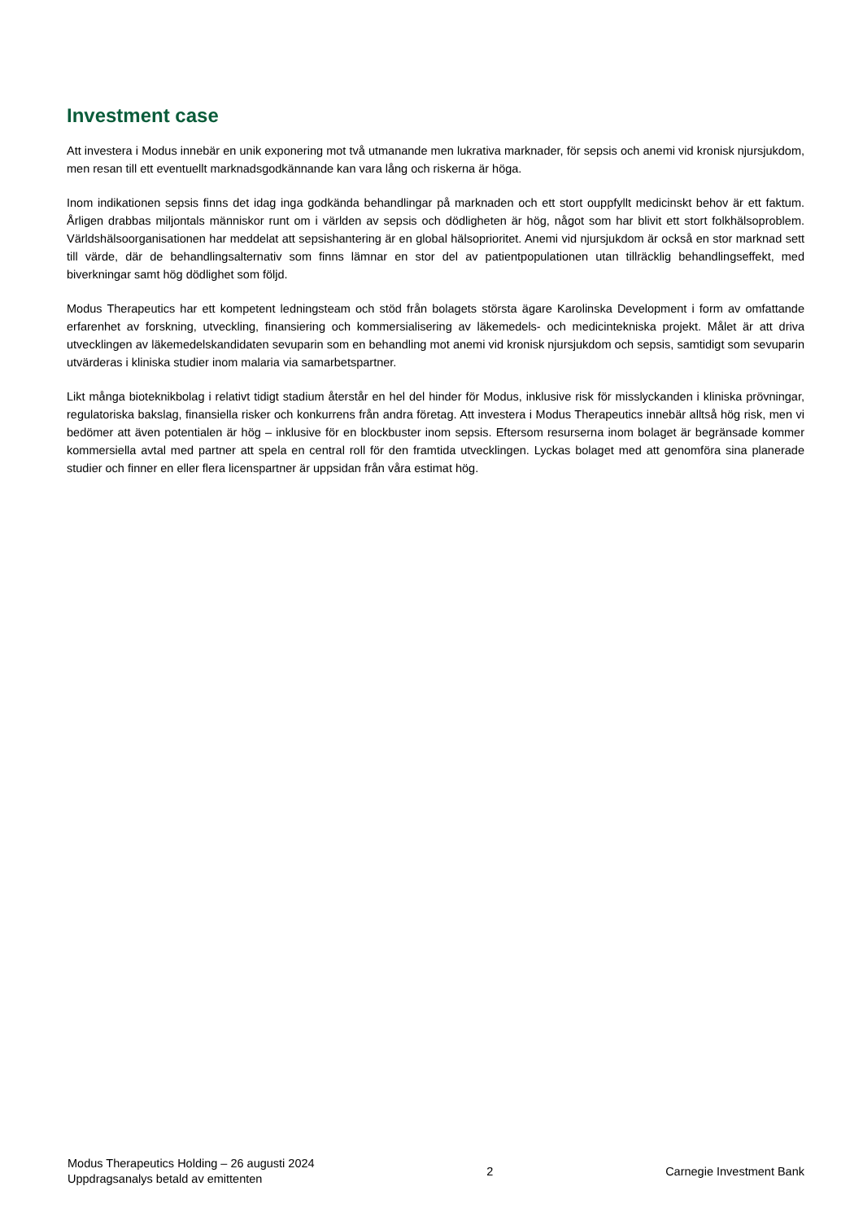Investment case
Att investera i Modus innebär en unik exponering mot två utmanande men lukrativa marknader, för sepsis och anemi vid kronisk njursjukdom, men resan till ett eventuellt marknadsgodkännande kan vara lång och riskerna är höga.
Inom indikationen sepsis finns det idag inga godkända behandlingar på marknaden och ett stort ouppfyllt medicinskt behov är ett faktum. Årligen drabbas miljontals människor runt om i världen av sepsis och dödligheten är hög, något som har blivit ett stort folkhälsoproblem. Världshälsoorganisationen har meddelat att sepsishantering är en global hälsoprioritet. Anemi vid njursjukdom är också en stor marknad sett till värde, där de behandlingsalternativ som finns lämnar en stor del av patientpopulationen utan tillräcklig behandlingseffekt, med biverkningar samt hög dödlighet som följd.
Modus Therapeutics har ett kompetent ledningsteam och stöd från bolagets största ägare Karolinska Development i form av omfattande erfarenhet av forskning, utveckling, finansiering och kommersialisering av läkemedels- och medicintekniska projekt. Målet är att driva utvecklingen av läkemedelskandidaten sevuparin som en behandling mot anemi vid kronisk njursjukdom och sepsis, samtidigt som sevuparin utvärderas i kliniska studier inom malaria via samarbetspartner.
Likt många bioteknikbolag i relativt tidigt stadium återstår en hel del hinder för Modus, inklusive risk för misslyckanden i kliniska prövningar, regulatoriska bakslag, finansiella risker och konkurrens från andra företag. Att investera i Modus Therapeutics innebär alltså hög risk, men vi bedömer att även potentialen är hög – inklusive för en blockbuster inom sepsis. Eftersom resurserna inom bolaget är begränsade kommer kommersiella avtal med partner att spela en central roll för den framtida utvecklingen. Lyckas bolaget med att genomföra sina planerade studier och finner en eller flera licenspartner är uppsidan från våra estimat hög.
Modus Therapeutics Holding – 26 augusti 2024
Uppdragsanalys betald av emittenten
2 Carnegie Investment Bank